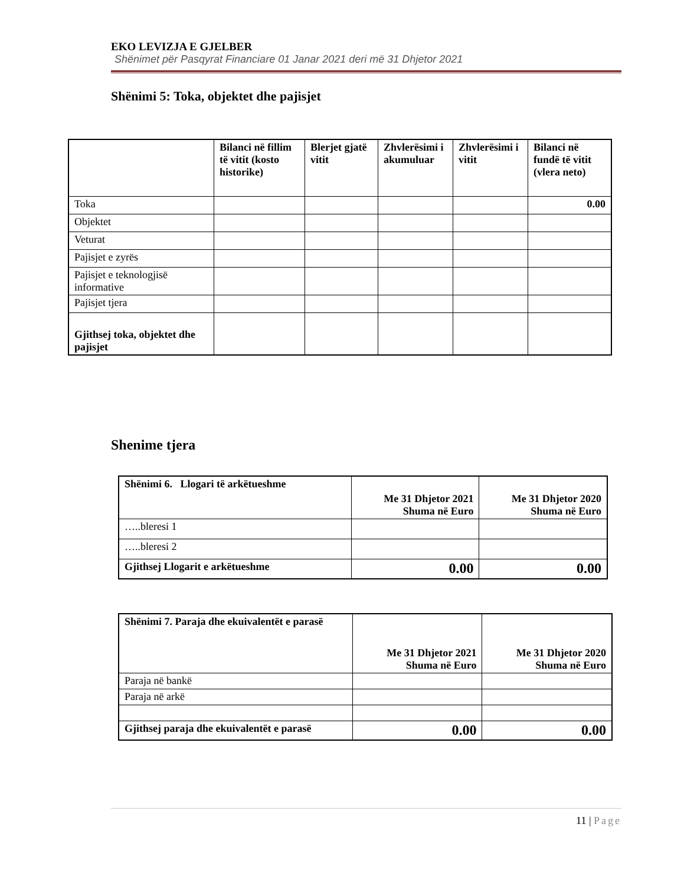EKO LEVIZJA E GJELBER
Shënimet për Pasqyrat Financiare 01 Janar 2021 deri më 31 Dhjetor 2021
Shënimi 5: Toka, objektet dhe pajisjet
| | Bilanci në fillim të vitit (kosto historike) | Blerjet gjatë vitit | Zhvlerësimi i akumuluar | Zhvlerësimi i vitit | Bilanci në fundë të vitit (vlera neto) |
| --- | --- | --- | --- | --- | --- |
| Toka | | | | | 0.00 |
| Objektet | | | | | |
| Veturat | | | | | |
| Pajisjet e zyrës | | | | | |
| Pajisjet e teknologjisë informative | | | | | |
| Pajisjet tjera | | | | | |
| Gjithsej toka, objektet dhe pajisjet | | | | | |
Shenime tjera
| Shënimi 6. Llogari të arkëtueshme | Me 31 Dhjetor 2021 Shuma në Euro | Me 31 Dhjetor 2020 Shuma në Euro |
| --- | --- | --- |
| …..bleresi 1 | | |
| …..bleresi 2 | | |
| Gjithsej Llogarit e arkëtueshme | 0.00 | 0.00 |
| Shënimi 7. Paraja dhe ekuivalentët e parasë | Me 31 Dhjetor 2021 Shuma në Euro | Me 31 Dhjetor 2020 Shuma në Euro |
| --- | --- | --- |
| Paraja në bankë | | |
| Paraja në arkë | | |
| Gjithsej paraja dhe ekuivalentët e parasë | 0.00 | 0.00 |
11 | Page